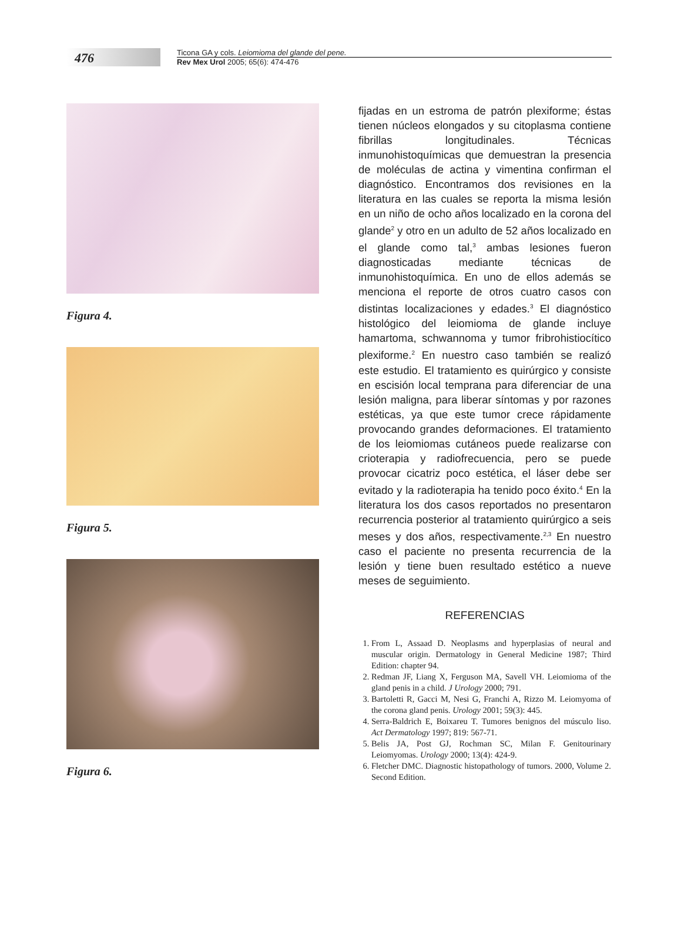476
Ticona GA y cols. Leiomioma del glande del pene.
Rev Mex Urol 2005; 65(6): 474-476
Figura 4.
Figura 5.
Figura 6.
fijadas en un estroma de patrón plexiforme; éstas tienen núcleos elongados y su citoplasma contiene fibrillas longitudinales. Técnicas inmunohistoquímicas que demuestran la presencia de moléculas de actina y vimentina confirman el diagnóstico. Encontramos dos revisiones en la literatura en las cuales se reporta la misma lesión en un niño de ocho años localizado en la corona del glande<sup>2</sup> y otro en un adulto de 52 años localizado en el glande como tal,<sup>3</sup> ambas lesiones fueron diagnosticadas mediante técnicas de inmunohistoquímica. En uno de ellos además se menciona el reporte de otros cuatro casos con distintas localizaciones y edades.<sup>3</sup> El diagnóstico histológico del leiomioma de glande incluye hamartoma, schwannoma y tumor fribrohistiocítico plexiforme.<sup>2</sup> En nuestro caso también se realizó este estudio. El tratamiento es quirúrgico y consiste en escisión local temprana para diferenciar de una lesión maligna, para liberar síntomas y por razones estéticas, ya que este tumor crece rápidamente provocando grandes deformaciones. El tratamiento de los leiomiomas cutáneos puede realizarse con crioterapia y radiofrecuencia, pero se puede provocar cicatriz poco estética, el láser debe ser evitado y la radioterapia ha tenido poco éxito.<sup>4</sup> En la literatura los dos casos reportados no presentaron recurrencia posterior al tratamiento quirúrgico a seis meses y dos años, respectivamente.<sup>2,3</sup> En nuestro caso el paciente no presenta recurrencia de la lesión y tiene buen resultado estético a nueve meses de seguimiento.
REFERENCIAS
1. From L, Assaad D. Neoplasms and hyperplasias of neural and muscular origin. Dermatology in General Medicine 1987; Third Edition: chapter 94.
2. Redman JF, Liang X, Ferguson MA, Savell VH. Leiomioma of the gland penis in a child. J Urology 2000; 791.
3. Bartoletti R, Gacci M, Nesi G, Franchi A, Rizzo M. Leiomyoma of the corona gland penis. Urology 2001; 59(3): 445.
4. Serra-Baldrich E, Boixareu T. Tumores benignos del músculo liso. Act Dermatology 1997; 819: 567-71.
5. Belis JA, Post GJ, Rochman SC, Milan F. Genitourinary Leiomyomas. Urology 2000; 13(4): 424-9.
6. Fletcher DMC. Diagnostic histopathology of tumors. 2000, Volume 2. Second Edition.